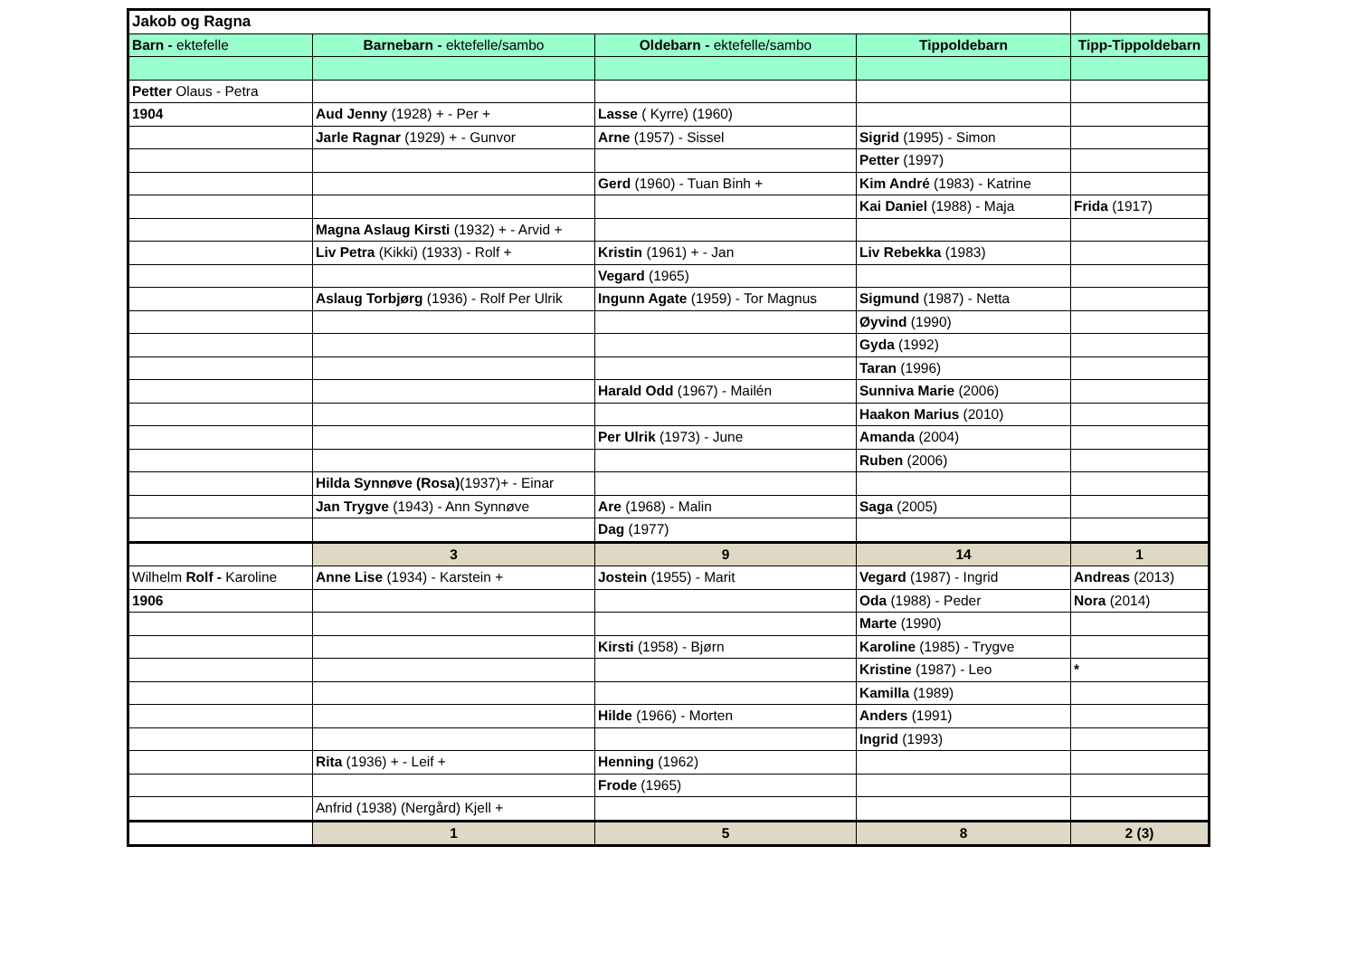| Jakob og Ragna | | | | |
| Barn - ektefelle | Barnebarn - ektefelle/sambo | Oldebarn - ektefelle/sambo | Tippoldebarn | Tipp-Tippoldebarn |
| Petter Olaus - Petra | | | | |
| 1904 | Aud Jenny (1928) + - Per + | Lasse ( Kyrre) (1960) | | |
| | Jarle Ragnar (1929) + - Gunvor | Arne (1957) - Sissel | Sigrid (1995) - Simon | |
| | | | Petter (1997) | |
| | | Gerd (1960) - Tuan Binh + | Kim André (1983) - Katrine | |
| | | | Kai Daniel (1988) - Maja | Frida (1917) |
| | Magna Aslaug Kirsti (1932) + - Arvid + | | | |
| | Liv Petra (Kikki) (1933) - Rolf + | Kristin (1961) + - Jan | Liv Rebekka (1983) | |
| | | Vegard (1965) | | |
| | Aslaug Torbjørg (1936) - Rolf Per Ulrik | Ingunn Agate (1959) - Tor Magnus | Sigmund (1987) - Netta | |
| | | | Øyvind (1990) | |
| | | | Gyda (1992) | |
| | | | Taran (1996) | |
| | | Harald Odd (1967) - Mailén | Sunniva Marie (2006) | |
| | | | Haakon Marius (2010) | |
| | | Per Ulrik (1973) - June | Amanda (2004) | |
| | | | Ruben (2006) | |
| | Hilda Synnøve (Rosa) (1937)+ - Einar | | | |
| | Jan Trygve (1943) - Ann Synnøve | Are (1968) - Malin | Saga (2005) | |
| | | Dag (1977) | | |
| | 3 | 9 | 14 | 1 |
| Wilhelm Rolf - Karoline | Anne Lise (1934) - Karstein + | Jostein (1955) - Marit | Vegard (1987) - Ingrid | Andreas (2013) |
| 1906 | | | Oda (1988) - Peder | Nora (2014) |
| | | | Marte (1990) | |
| | | Kirsti (1958) - Bjørn | Karoline (1985) - Trygve | |
| | | | Kristine (1987) - Leo | * |
| | | | Kamilla (1989) | |
| | | Hilde (1966) - Morten | Anders (1991) | |
| | | | Ingrid (1993) | |
| | Rita (1936) + - Leif + | Henning (1962) | | |
| | | Frode (1965) | | |
| | Anfrid (1938) (Nergård) Kjell + | | | |
| | 1 | 5 | 8 | 2 (3) |